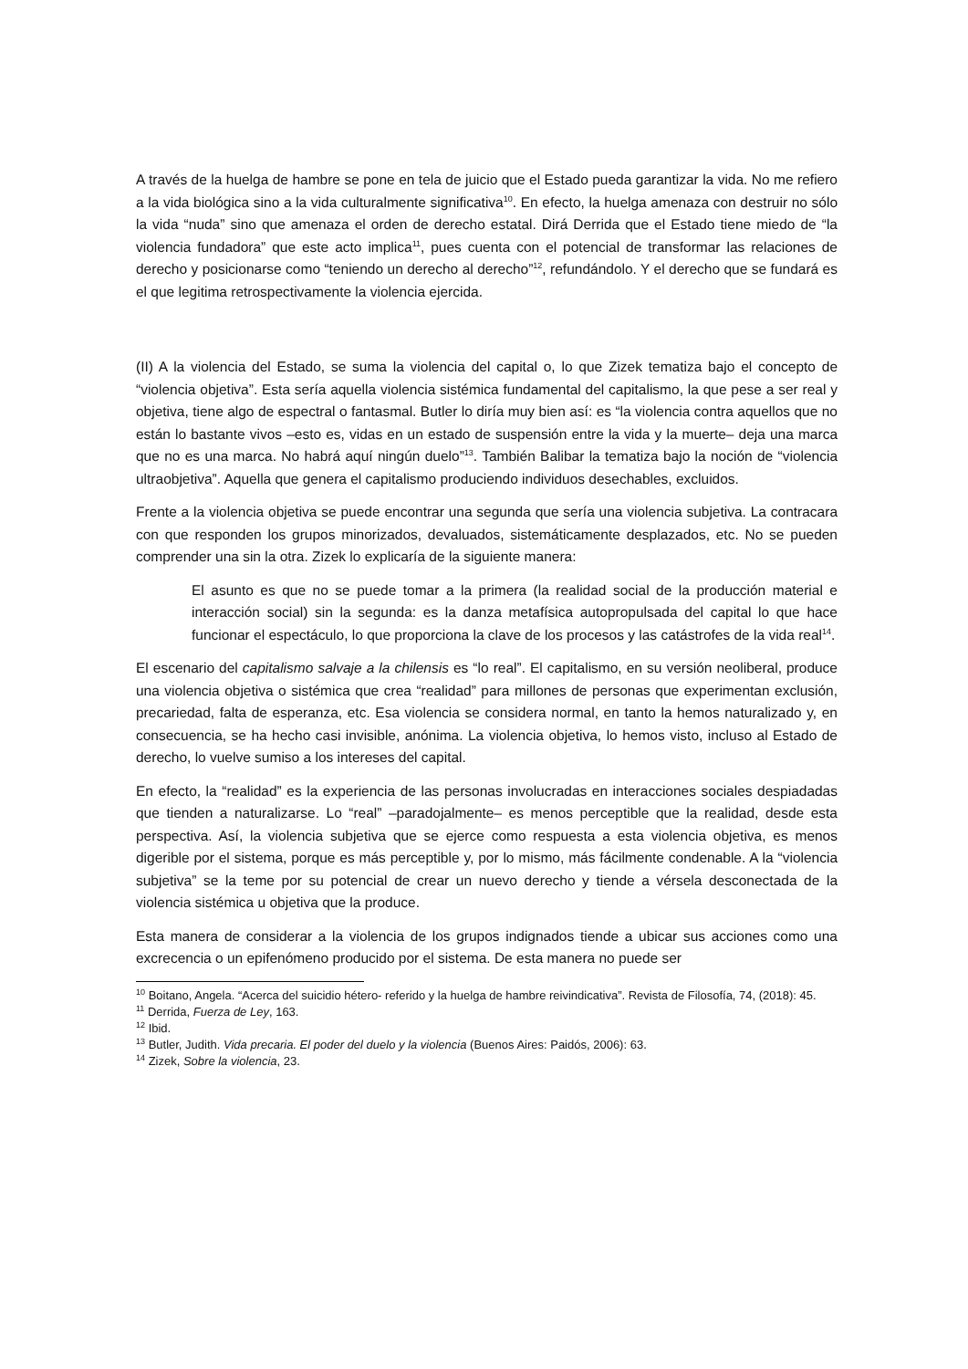A través de la huelga de hambre se pone en tela de juicio que el Estado pueda garantizar la vida. No me refiero a la vida biológica sino a la vida culturalmente significativa<sup>10</sup>. En efecto, la huelga amenaza con destruir no sólo la vida “nuda” sino que amenaza el orden de derecho estatal. Dirá Derrida que el Estado tiene miedo de “la violencia fundadora” que este acto implica<sup>11</sup>, pues cuenta con el potencial de transformar las relaciones de derecho y posicionarse como “teniendo un derecho al derecho”<sup>12</sup>, refundándolo. Y el derecho que se fundará es el que legitima retrospectivamente la violencia ejercida.
(II) A la violencia del Estado, se suma la violencia del capital o, lo que Zizek tematiza bajo el concepto de “violencia objetiva”. Esta sería aquella violencia sistémica fundamental del capitalismo, la que pese a ser real y objetiva, tiene algo de espectral o fantasmal. Butler lo diría muy bien así: es “la violencia contra aquellos que no están lo bastante vivos –esto es, vidas en un estado de suspensión entre la vida y la muerte– deja una marca que no es una marca. No habrá aquí ningún duelo”<sup>13</sup>. También Balibar la tematiza bajo la noción de “violencia ultraobjetiva”. Aquella que genera el capitalismo produciendo individuos desechables, excluidos.
Frente a la violencia objetiva se puede encontrar una segunda que sería una violencia subjetiva. La contracara con que responden los grupos minorizados, devaluados, sistemáticamente desplazados, etc. No se pueden comprender una sin la otra. Zizek lo explicaría de la siguiente manera:
El asunto es que no se puede tomar a la primera (la realidad social de la producción material e interacción social) sin la segunda: es la danza metafísica autopropulsada del capital lo que hace funcionar el espectáculo, lo que proporciona la clave de los procesos y las catástrofes de la vida real<sup>14</sup>.
El escenario del capitalismo salvaje a la chilensis es “lo real”. El capitalismo, en su versión neoliberal, produce una violencia objetiva o sistémica que crea “realidad” para millones de personas que experimentan exclusión, precariedad, falta de esperanza, etc. Esa violencia se considera normal, en tanto la hemos naturalizado y, en consecuencia, se ha hecho casi invisible, anónima. La violencia objetiva, lo hemos visto, incluso al Estado de derecho, lo vuelve sumiso a los intereses del capital.
En efecto, la “realidad” es la experiencia de las personas involucradas en interacciones sociales despiadadas que tienden a naturalizarse. Lo “real” –paradojalmente– es menos perceptible que la realidad, desde esta perspectiva. Así, la violencia subjetiva que se ejerce como respuesta a esta violencia objetiva, es menos digerible por el sistema, porque es más perceptible y, por lo mismo, más fácilmente condenable. A la “violencia subjetiva” se la teme por su potencial de crear un nuevo derecho y tiende a vérsela desconectada de la violencia sistémica u objetiva que la produce.
Esta manera de considerar a la violencia de los grupos indignados tiende a ubicar sus acciones como una excrecencia o un epifenómeno producido por el sistema. De esta manera no puede ser
<sup>10</sup> Boitano, Angela. “Acerca del suicidio hétero- referido y la huelga de hambre reivindicativa”. Revista de Filosofía, 74, (2018): 45.
<sup>11</sup> Derrida, Fuerza de Ley, 163.
<sup>12</sup> Ibid.
<sup>13</sup> Butler, Judith. Vida precaria. El poder del duelo y la violencia (Buenos Aires: Paidós, 2006): 63.
<sup>14</sup> Zizek, Sobre la violencia, 23.